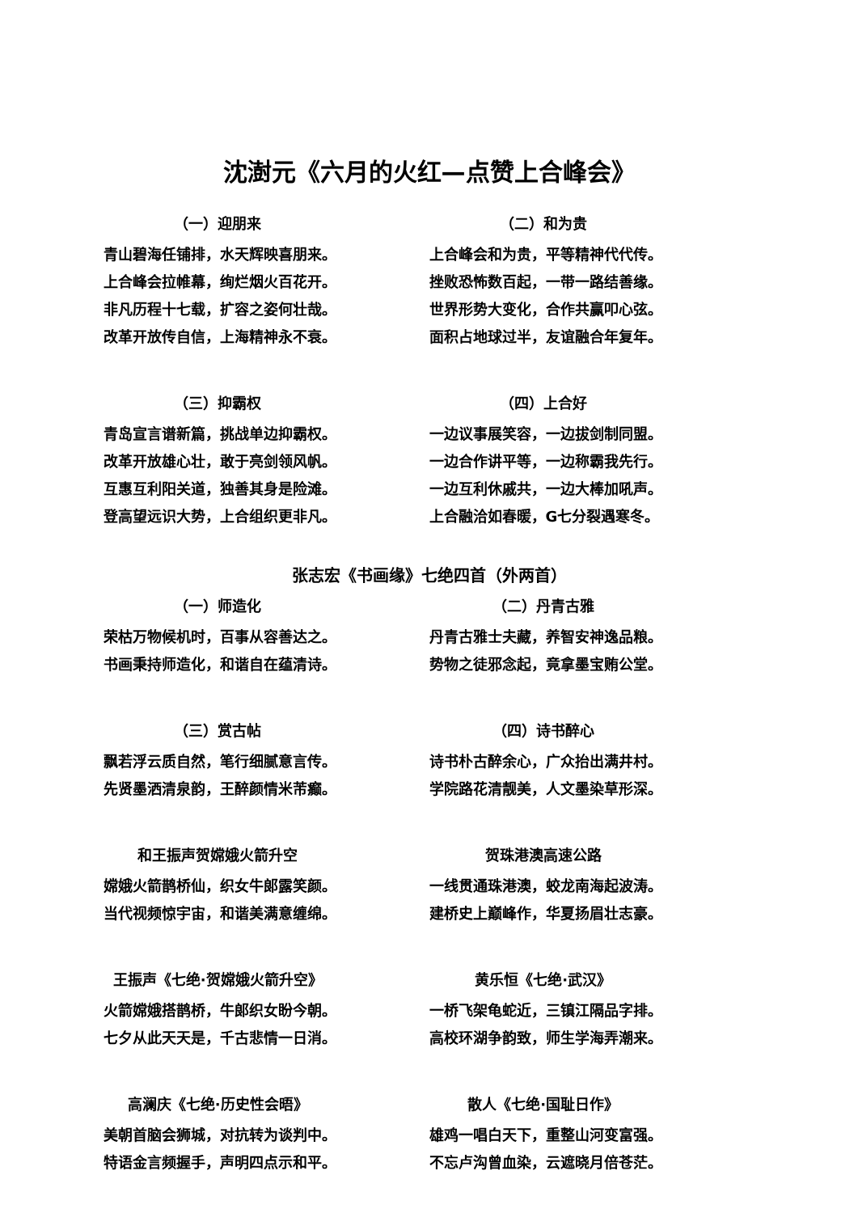沈澍元《六月的火红—点赞上合峰会》
（一）迎朋来
青山碧海任铺排，水天辉映喜朋来。
上合峰会拉帷幕，绚烂烟火百花开。
非凡历程十七载，扩容之姿何壮哉。
改革开放传自信，上海精神永不衰。
（二）和为贵
上合峰会和为贵，平等精神代代传。
挫败恐怖数百起，一带一路结善缘。
世界形势大变化，合作共赢叩心弦。
面积占地球过半，友谊融合年复年。
（三）抑霸权
青岛宣言谱新篇，挑战单边抑霸权。
改革开放雄心壮，敢于亮剑领风帆。
互惠互利阳关道，独善其身是险滩。
登高望远识大势，上合组织更非凡。
（四）上合好
一边议事展笑容，一边拔剑制同盟。
一边合作讲平等，一边称霸我先行。
一边互利休戚共，一边大棒加吼声。
上合融洽如春暖，G七分裂遇寒冬。
张志宏《书画缘》七绝四首（外两首）
（一）师造化
荣枯万物候机时，百事从容善达之。
书画秉持师造化，和谐自在蕴清诗。
（二）丹青古雅
丹青古雅士夫藏，养智安神逸品粮。
势物之徒邪念起，竟拿墨宝贿公堂。
（三）赏古帖
飘若浮云质自然，笔行细腻意言传。
先贤墨洒清泉韵，王醉颜情米芾癫。
（四）诗书醉心
诗书朴古醉余心，广众抬出满井村。
学院路花清靓美，人文墨染草形深。
和王振声贺嫦娥火箭升空
嫦娥火箭鹊桥仙，织女牛郎露笑颜。
当代视频惊宇宙，和谐美满意缠绵。
贺珠港澳高速公路
一线贯通珠港澳，蛟龙南海起波涛。
建桥史上巅峰作，华夏扬眉壮志豪。
王振声《七绝·贺嫦娥火箭升空》
火箭嫦娥搭鹊桥，牛郎织女盼今朝。
七夕从此天天是，千古悲情一日消。
黄乐恒《七绝·武汉》
一桥飞架龟蛇近，三镇江隔品字排。
高校环湖争韵致，师生学海弄潮来。
高澜庆《七绝·历史性会晤》
美朝首脑会狮城，对抗转为谈判中。
特语金言频握手，声明四点示和平。
散人《七绝·国耻日作》
雄鸡一唱白天下，重整山河变富强。
不忘卢沟曾血染，云遮晓月倍苍茫。